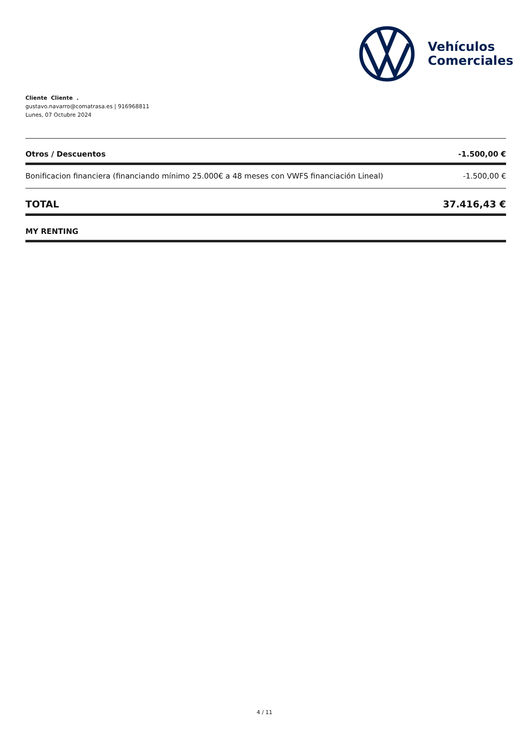Vehículos
Comerciales
Cliente Cliente .
gustavo.navarro@comatrasa.es | 916968811
Lunes, 07 Octubre 2024
| Otros / Descuentos | -1.500,00 € |
| --- | --- |
| Bonificacion financiera (financiando mínimo 25.000€ a 48 meses con VWFS financiación Lineal) | -1.500,00 € |
| TOTAL | 37.416,43 € |
| MY RENTING | |
4 / 11